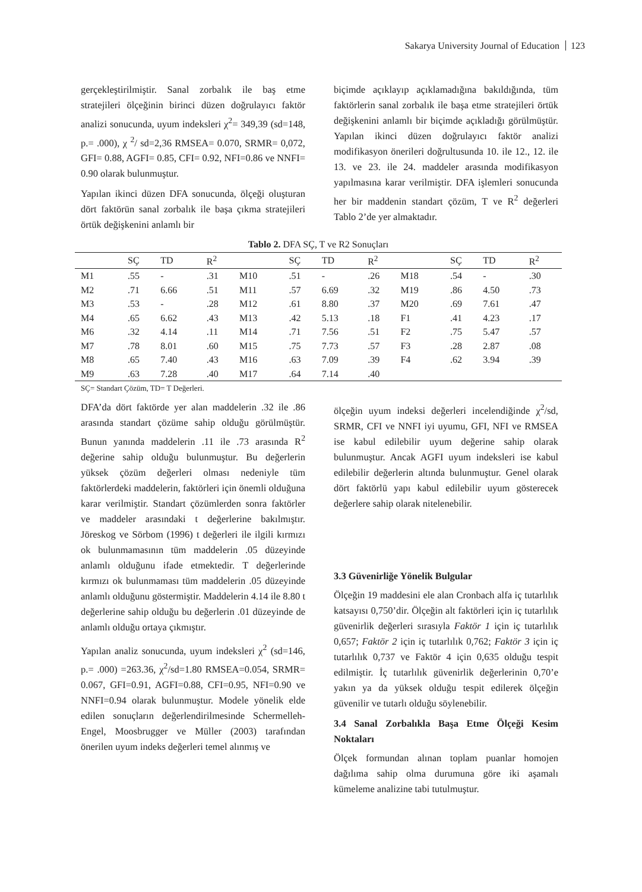Sakarya University Journal of Education 123
gerçekleştirilmiştir. Sanal zorbalık ile baş etme stratejileri ölçeğinin birinci düzen doğrulayıcı faktör analizi sonucunda, uyum indeksleri χ<sup>2</sup>= 349,39 (sd=148, p.= .000), χ <sup>2</sup>/ sd=2,36 RMSEA= 0.070, SRMR= 0,072, GFI= 0.88, AGFI= 0.85, CFI= 0.92, NFI=0.86 ve NNFI= 0.90 olarak bulunmuştur.
Yapılan ikinci düzen DFA sonucunda, ölçeği oluşturan dört faktörün sanal zorbalık ile başa çıkma stratejileri örtük değişkenini anlamlı bir
biçimde açıklayıp açıklamadığına bakıldığında, tüm faktörlerin sanal zorbalık ile başa etme stratejileri örtük değişkenini anlamlı bir biçimde açıkladığı görülmüştür. Yapılan ikinci düzen doğrulayıcı faktör analizi modifikasyon önerileri doğrultusunda 10. ile 12., 12. ile 13. ve 23. ile 24. maddeler arasında modifikasyon yapılmasına karar verilmiştir. DFA işlemleri sonucunda her bir maddenin standart çözüm, T ve R<sup>2</sup> değerleri Tablo 2’de yer almaktadır.
Tablo 2. DFA SÇ, T ve R2 Sonuçları
| | SÇ | TD | R<sup>2</sup> | | SÇ | TD | R<sup>2</sup> | | SÇ | TD | R<sup>2</sup> |
| --- | --- | --- | --- | --- | --- | --- | --- | --- | --- | --- | --- |
| M1 | .55 | - | .31 | M10 | .51 | - | .26 | M18 | .54 | - | .30 |
| M2 | .71 | 6.66 | .51 | M11 | .57 | 6.69 | .32 | M19 | .86 | 4.50 | .73 |
| M3 | .53 | - | .28 | M12 | .61 | 8.80 | .37 | M20 | .69 | 7.61 | .47 |
| M4 | .65 | 6.62 | .43 | M13 | .42 | 5.13 | .18 | F1 | .41 | 4.23 | .17 |
| M6 | .32 | 4.14 | .11 | M14 | .71 | 7.56 | .51 | F2 | .75 | 5.47 | .57 |
| M7 | .78 | 8.01 | .60 | M15 | .75 | 7.73 | .57 | F3 | .28 | 2.87 | .08 |
| M8 | .65 | 7.40 | .43 | M16 | .63 | 7.09 | .39 | F4 | .62 | 3.94 | .39 |
| M9 | .63 | 7.28 | .40 | M17 | .64 | 7.14 | .40 | | | | |
SÇ= Standart Çözüm, TD= T Değerleri.
DFA’da dört faktörde yer alan maddelerin .32 ile .86 arasında standart çözüme sahip olduğu görülmüştür. Bunun yanında maddelerin .11 ile .73 arasında R<sup>2</sup> değerine sahip olduğu bulunmuştur. Bu değerlerin yüksek çözüm değerleri olması nedeniyle tüm faktörlerdeki maddelerin, faktörleri için önemli olduğuna karar verilmiştir. Standart çözümlerden sonra faktörler ve maddeler arasındaki t değerlerine bakılmıştır. Jöreskog ve Sörbom (1996) t değerleri ile ilgili kırmızı ok bulunmamasının tüm maddelerin .05 düzeyinde anlamlı olduğunu ifade etmektedir. T değerlerinde kırmızı ok bulunmaması tüm maddelerin .05 düzeyinde anlamlı olduğunu göstermiştir. Maddelerin 4.14 ile 8.80 t değerlerine sahip olduğu bu değerlerin .01 düzeyinde de anlamlı olduğu ortaya çıkmıştır.
Yapılan analiz sonucunda, uyum indeksleri χ<sup>2</sup> (sd=146, p.= .000) =263.36, χ<sup>2</sup>/sd=1.80 RMSEA=0.054, SRMR= 0.067, GFI=0.91, AGFI=0.88, CFI=0.95, NFI=0.90 ve NNFI=0.94 olarak bulunmuştur. Modele yönelik elde edilen sonuçların değerlendirilmesinde Schermelleh-Engel, Moosbrugger ve Müller (2003) tarafından önerilen uyum indeks değerleri temel alınmış ve
ölçeğin uyum indeksi değerleri incelendiğinde χ<sup>2</sup>/sd, SRMR, CFI ve NNFI iyi uyumu, GFI, NFI ve RMSEA ise kabul edilebilir uyum değerine sahip olarak bulunmuştur. Ancak AGFI uyum indeksleri ise kabul edilebilir değerlerin altında bulunmuştur. Genel olarak dört faktörlü yapı kabul edilebilir uyum gösterecek değerlere sahip olarak nitelenebilir.
3.3 Güvenirliğe Yönelik Bulgular
Ölçeğin 19 maddesini ele alan Cronbach alfa iç tutarlılık katsayısı 0,750’dir. Ölçeğin alt faktörleri için iç tutarlılık güvenirlik değerleri sırasıyla Faktör 1 için iç tutarlılık 0,657; Faktör 2 için iç tutarlılık 0,762; Faktör 3 için iç tutarlılık 0,737 ve Faktör 4 için 0,635 olduğu tespit edilmiştir. İç tutarlılık güvenirlik değerlerinin 0,70’e yakın ya da yüksek olduğu tespit edilerek ölçeğin güvenilir ve tutarlı olduğu söylenebilir.
3.4 Sanal Zorbalıkla Başa Etme Ölçeği Kesim Noktaları
Ölçek formundan alınan toplam puanlar homojen dağılıma sahip olma durumuna göre iki aşamalı kümeleme analizine tabi tutulmuştur.